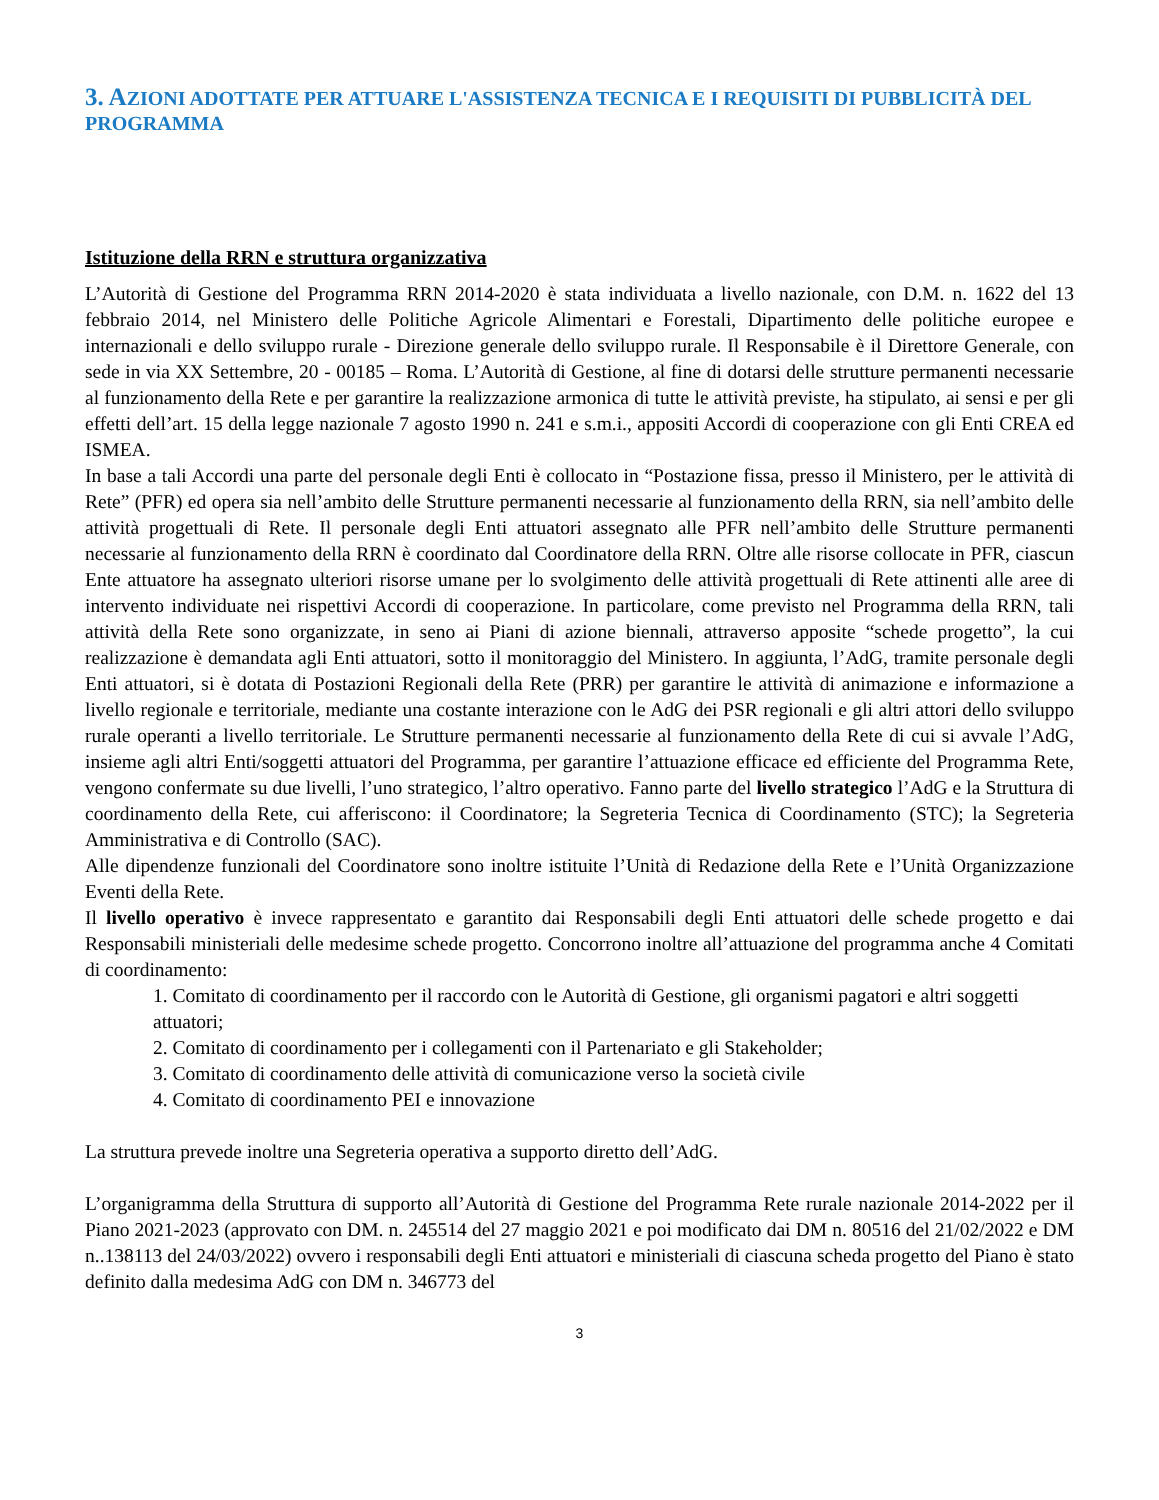3. AZIONI ADOTTATE PER ATTUARE L'ASSISTENZA TECNICA E I REQUISITI DI PUBBLICITÀ DEL PROGRAMMA
Istituzione della RRN e struttura organizzativa
L’Autorità di Gestione del Programma RRN 2014-2020 è stata individuata a livello nazionale, con D.M. n. 1622 del 13 febbraio 2014, nel Ministero delle Politiche Agricole Alimentari e Forestali, Dipartimento delle politiche europee e internazionali e dello sviluppo rurale - Direzione generale dello sviluppo rurale. Il Responsabile è il Direttore Generale, con sede in via XX Settembre, 20 - 00185 – Roma. L’Autorità di Gestione, al fine di dotarsi delle strutture permanenti necessarie al funzionamento della Rete e per garantire la realizzazione armonica di tutte le attività previste, ha stipulato, ai sensi e per gli effetti dell’art. 15 della legge nazionale 7 agosto 1990 n. 241 e s.m.i., appositi Accordi di cooperazione con gli Enti CREA ed ISMEA.
In base a tali Accordi una parte del personale degli Enti è collocato in “Postazione fissa, presso il Ministero, per le attività di Rete” (PFR) ed opera sia nell’ambito delle Strutture permanenti necessarie al funzionamento della RRN, sia nell’ambito delle attività progettuali di Rete. Il personale degli Enti attuatori assegnato alle PFR nell’ambito delle Strutture permanenti necessarie al funzionamento della RRN è coordinato dal Coordinatore della RRN. Oltre alle risorse collocate in PFR, ciascun Ente attuatore ha assegnato ulteriori risorse umane per lo svolgimento delle attività progettuali di Rete attinenti alle aree di intervento individuate nei rispettivi Accordi di cooperazione. In particolare, come previsto nel Programma della RRN, tali attività della Rete sono organizzate, in seno ai Piani di azione biennali, attraverso apposite “schede progetto”, la cui realizzazione è demandata agli Enti attuatori, sotto il monitoraggio del Ministero. In aggiunta, l’AdG, tramite personale degli Enti attuatori, si è dotata di Postazioni Regionali della Rete (PRR) per garantire le attività di animazione e informazione a livello regionale e territoriale, mediante una costante interazione con le AdG dei PSR regionali e gli altri attori dello sviluppo rurale operanti a livello territoriale. Le Strutture permanenti necessarie al funzionamento della Rete di cui si avvale l’AdG, insieme agli altri Enti/soggetti attuatori del Programma, per garantire l’attuazione efficace ed efficiente del Programma Rete, vengono confermate su due livelli, l’uno strategico, l’altro operativo. Fanno parte del livello strategico l’AdG e la Struttura di coordinamento della Rete, cui afferiscono: il Coordinatore; la Segreteria Tecnica di Coordinamento (STC); la Segreteria Amministrativa e di Controllo (SAC).
Alle dipendenze funzionali del Coordinatore sono inoltre istituite l’Unità di Redazione della Rete e l’Unità Organizzazione Eventi della Rete.
Il livello operativo è invece rappresentato e garantito dai Responsabili degli Enti attuatori delle schede progetto e dai Responsabili ministeriali delle medesime schede progetto. Concorrono inoltre all’attuazione del programma anche 4 Comitati di coordinamento:
1. Comitato di coordinamento per il raccordo con le Autorità di Gestione, gli organismi pagatori e altri soggetti attuatori;
2. Comitato di coordinamento per i collegamenti con il Partenariato e gli Stakeholder;
3. Comitato di coordinamento delle attività di comunicazione verso la società civile
4. Comitato di coordinamento PEI e innovazione
La struttura prevede inoltre una Segreteria operativa a supporto diretto dell’AdG.
L’organigramma della Struttura di supporto all’Autorità di Gestione del Programma Rete rurale nazionale 2014-2022 per il Piano 2021-2023 (approvato con DM. n. 245514 del 27 maggio 2021 e poi modificato dai DM n. 80516 del 21/02/2022 e DM n..138113 del 24/03/2022) ovvero i responsabili degli Enti attuatori e ministeriali di ciascuna scheda progetto del Piano è stato definito dalla medesima AdG con DM n. 346773 del
3